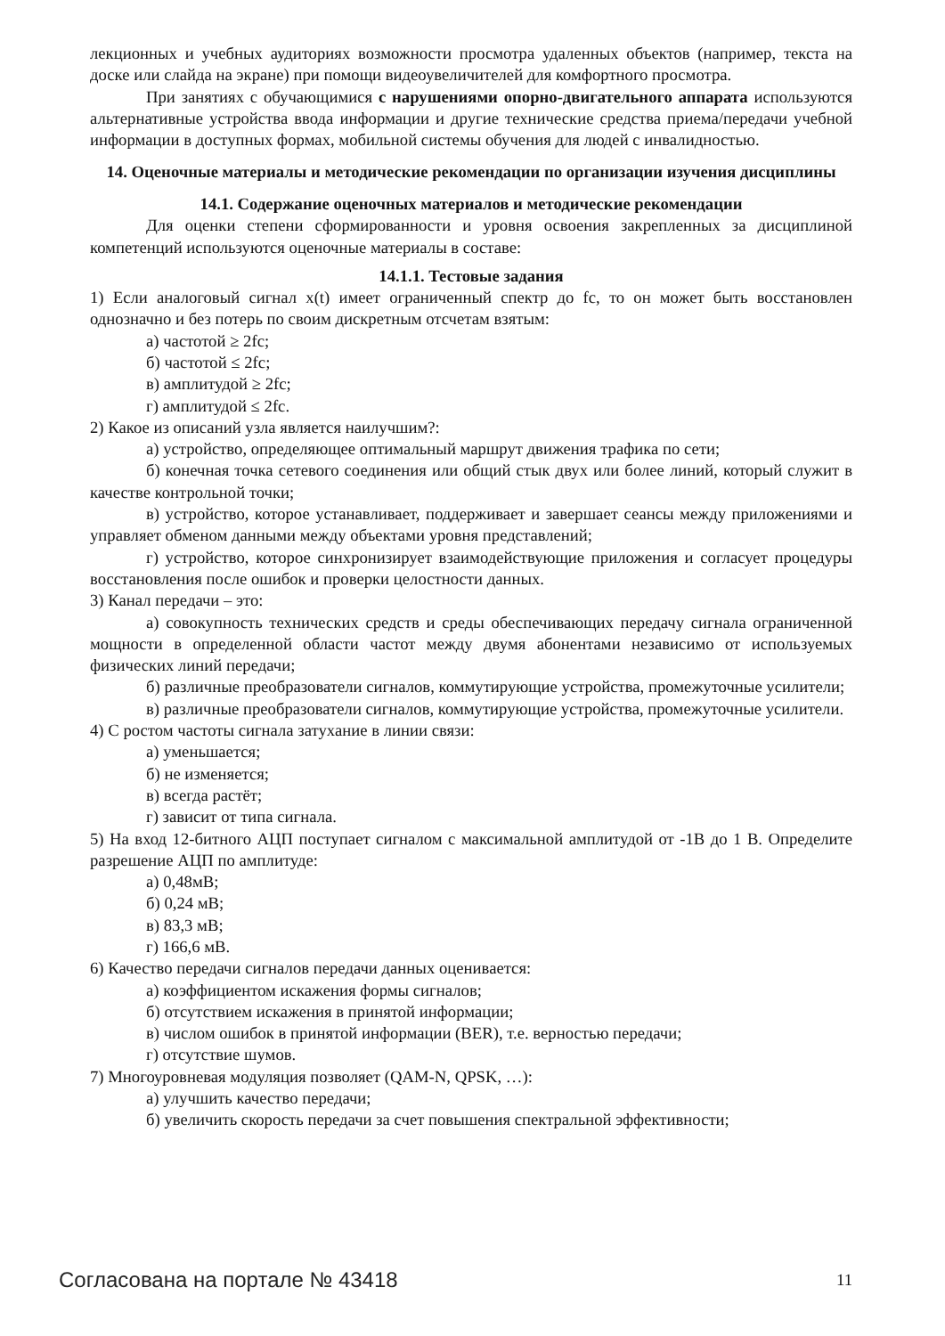лекционных и учебных аудиториях возможности просмотра удаленных объектов (например, текста на доске или слайда на экране) при помощи видеоувеличителей для комфортного просмотра.
При занятиях с обучающимися с нарушениями опорно-двигательного аппарата используются альтернативные устройства ввода информации и другие технические средства приема/передачи учебной информации в доступных формах, мобильной системы обучения для людей с инвалидностью.
14. Оценочные материалы и методические рекомендации по организации изучения дисциплины
14.1. Содержание оценочных материалов и методические рекомендации
Для оценки степени сформированности и уровня освоения закрепленных за дисциплиной компетенций используются оценочные материалы в составе:
14.1.1. Тестовые задания
1) Если аналоговый сигнал x(t) имеет ограниченный спектр до fc, то он может быть восстановлен однозначно и без потерь по своим дискретным отсчетам взятым:
а) частотой ≥ 2fc;
б) частотой ≤ 2fc;
в) амплитудой ≥ 2fc;
г) амплитудой ≤ 2fc.
2) Какое из описаний узла является наилучшим?:
а) устройство, определяющее оптимальный маршрут движения трафика по сети;
б) конечная точка сетевого соединения или общий стык двух или более линий, который служит в качестве контрольной точки;
в) устройство, которое устанавливает, поддерживает и завершает сеансы между приложениями и управляет обменом данными между объектами уровня представлений;
г) устройство, которое синхронизирует взаимодействующие приложения и согласует процедуры восстановления после ошибок и проверки целостности данных.
3) Канал передачи – это:
а) совокупность технических средств и среды обеспечивающих передачу сигнала ограниченной мощности в определенной области частот между двумя абонентами независимо от используемых физических линий передачи;
б) различные преобразователи сигналов, коммутирующие устройства, промежуточные усилители;
в) различные преобразователи сигналов, коммутирующие устройства, промежуточные усилители.
4) С ростом частоты сигнала затухание в линии связи:
а) уменьшается;
б) не изменяется;
в) всегда растёт;
г) зависит от типа сигнала.
5) На вход 12-битного АЦП поступает сигналом с максимальной амплитудой от -1В до 1 В. Определите разрешение АЦП по амплитуде:
а) 0,48мВ;
б) 0,24 мВ;
в) 83,3 мВ;
г) 166,6 мВ.
6) Качество передачи сигналов передачи данных оценивается:
а) коэффициентом искажения формы сигналов;
б) отсутствием искажения в принятой информации;
в) числом ошибок в принятой информации (BER), т.е. верностью передачи;
г) отсутствие шумов.
7) Многоуровневая модуляция позволяет (QAM-N, QPSK, …):
а) улучшить качество передачи;
б) увеличить скорость передачи за счет повышения спектральной эффективности;
Согласована на портале № 43418 11